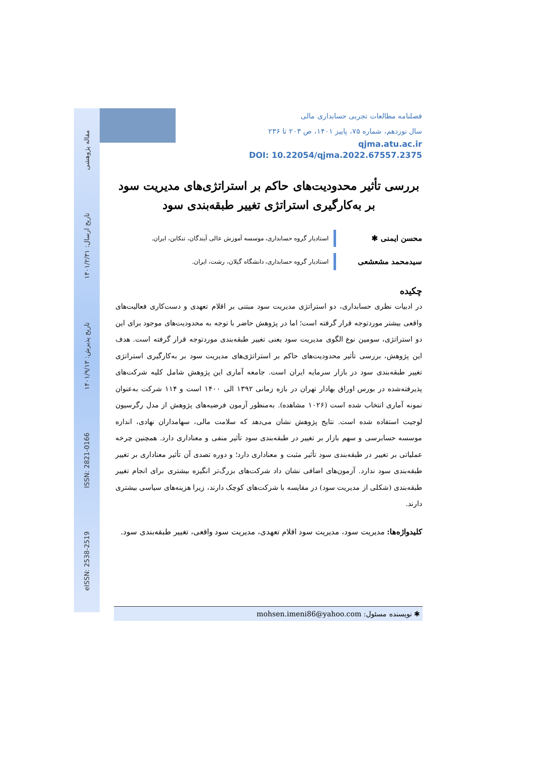مقاله پژوهشی
تاریخ ارسال: ۱۴۰۱/۲/۳۱
تاریخ پذیرش: ۱۴۰۱/۹/۱۳
ISSN: 2821-0166
eISSN: 2538-2519
فصلنامه مطالعات تجربی حسابداری مالی
سال نوزدهم، شماره ۷۵، پاییز ۱۴۰۱، ص ۲۰۳ تا ۲۳۶
qjma.atu.ac.ir
DOI: 10.22054/qjma.2022.67557.2375
بررسی تأثیر محدودیت‌های حاکم بر استراتژی‌های مدیریت سود
بر به‌کارگیری استراتژی تغییر طبقه‌بندی سود
محسن ایمنی ✱
استادیار گروه حسابداری، موسسه آموزش عالی آیندگان، تنکابن، ایران.
سیدمحمد مشعشعی
استادیار گروه حسابداری، دانشگاه گیلان، رشت، ایران.
چکیده
در ادبیات نظری حسابداری، دو استراتژی مدیریت سود مبتنی بر اقلام تعهدی و دست‌کاری فعالیت‌های واقعی بیشتر موردتوجه قرار گرفته است؛ اما در پژوهش حاضر با توجه به محدودیت‌های موجود برای این دو استراتژی، سومین نوع الگوی مدیریت سود یعنی تغییر طبقه‌بندی موردتوجه قرار گرفته است. هدف این پژوهش، بررسی تأثیر محدودیت‌های حاکم بر استراتژی‌های مدیریت سود بر به‌کارگیری استراتژی تغییر طبقه‌بندی سود در بازار سرمایه ایران است. جامعه آماری این پژوهش شامل کلیه شرکت‌های پذیرفته‌شده در بورس اوراق بهادار تهران در بازه زمانی ۱۳۹۲ الی ۱۴۰۰ است و ۱۱۴ شرکت به‌عنوان نمونه آماری انتخاب شده است (۱۰۲۶ مشاهده). به‌منظور آزمون فرضیه‌های پژوهش از مدل رگرسیون لوجیت استفاده شده است. نتایج پژوهش نشان می‌دهد که سلامت مالی، سهامداران نهادی، اندازه موسسه حسابرسی و سهم بازار بر تغییر در طبقه‌بندی سود تأثیر منفی و معناداری دارد. همچنین چرخه عملیاتی بر تغییر در طبقه‌بندی سود تأثیر مثبت و معناداری دارد؛ و دوره تصدی آن تأثیر معناداری بر تغییر طبقه‌بندی سود ندارد. آزمون‌های اضافی نشان داد شرکت‌های بزرگ‌تر انگیزه بیشتری برای انجام تغییر طبقه‌بندی (شکلی از مدیریت سود) در مقایسه با شرکت‌های کوچک دارند، زیرا هزینه‌های سیاسی بیشتری دارند.
کلیدواژه‌ها: مدیریت سود، مدیریت سود اقلام تعهدی، مدیریت سود واقعی، تغییر طبقه‌بندی سود.
✱ نویسنده مسئول: mohsen.imeni86@yahoo.com